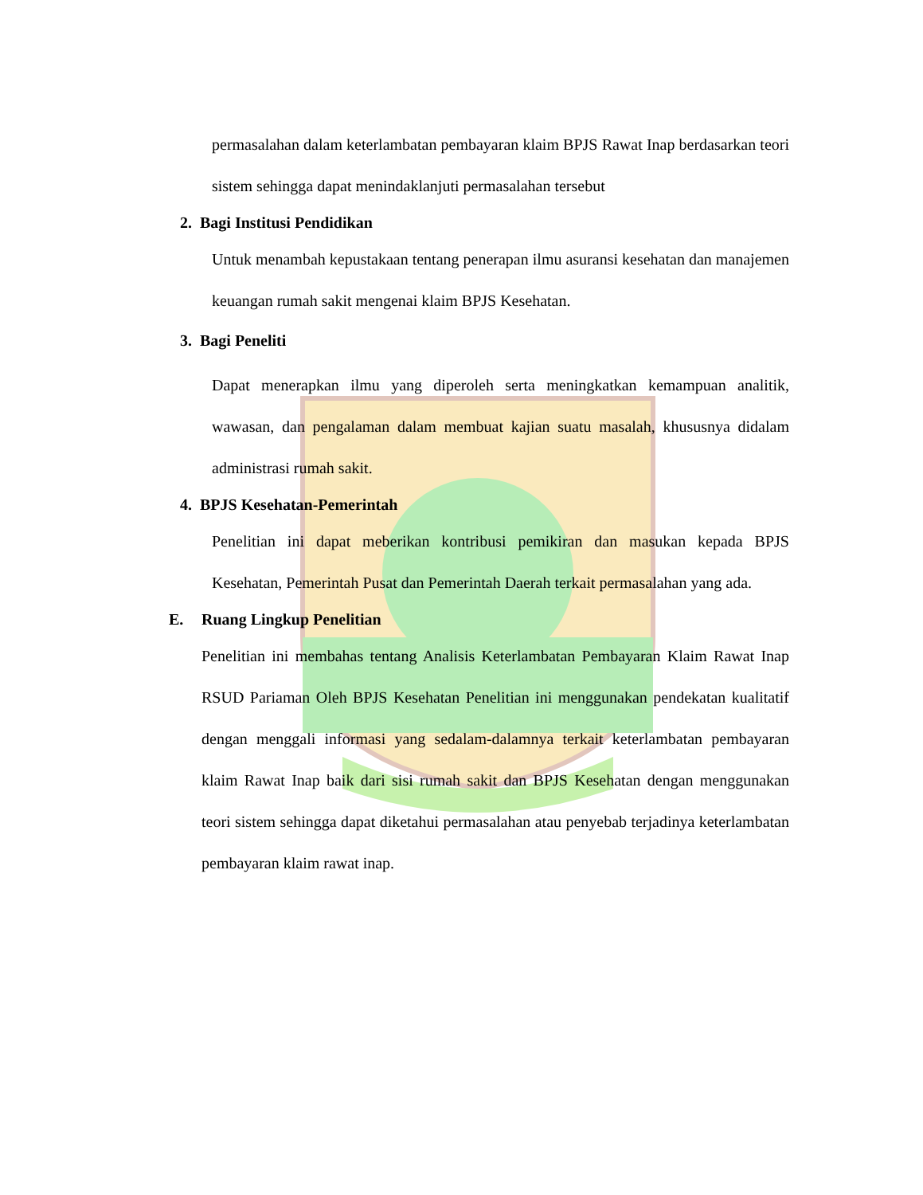permasalahan dalam keterlambatan pembayaran klaim BPJS Rawat Inap berdasarkan teori sistem sehingga dapat menindaklanjuti permasalahan tersebut
2. Bagi Institusi Pendidikan
Untuk menambah kepustakaan tentang penerapan ilmu asuransi kesehatan dan manajemen keuangan rumah sakit mengenai klaim BPJS Kesehatan.
3. Bagi Peneliti
Dapat menerapkan ilmu yang diperoleh serta meningkatkan kemampuan analitik, wawasan, dan pengalaman dalam membuat kajian suatu masalah, khususnya didalam administrasi rumah sakit.
4. BPJS Kesehatan-Pemerintah
Penelitian ini dapat meberikan kontribusi pemikiran dan masukan kepada BPJS Kesehatan, Pemerintah Pusat dan Pemerintah Daerah terkait permasalahan yang ada.
E. Ruang Lingkup Penelitian
Penelitian ini membahas tentang Analisis Keterlambatan Pembayaran Klaim Rawat Inap RSUD Pariaman Oleh BPJS Kesehatan Penelitian ini menggunakan pendekatan kualitatif dengan menggali informasi yang sedalam-dalamnya terkait keterlambatan pembayaran klaim Rawat Inap baik dari sisi rumah sakit dan BPJS Kesehatan dengan menggunakan teori sistem sehingga dapat diketahui permasalahan atau penyebab terjadinya keterlambatan pembayaran klaim rawat inap.